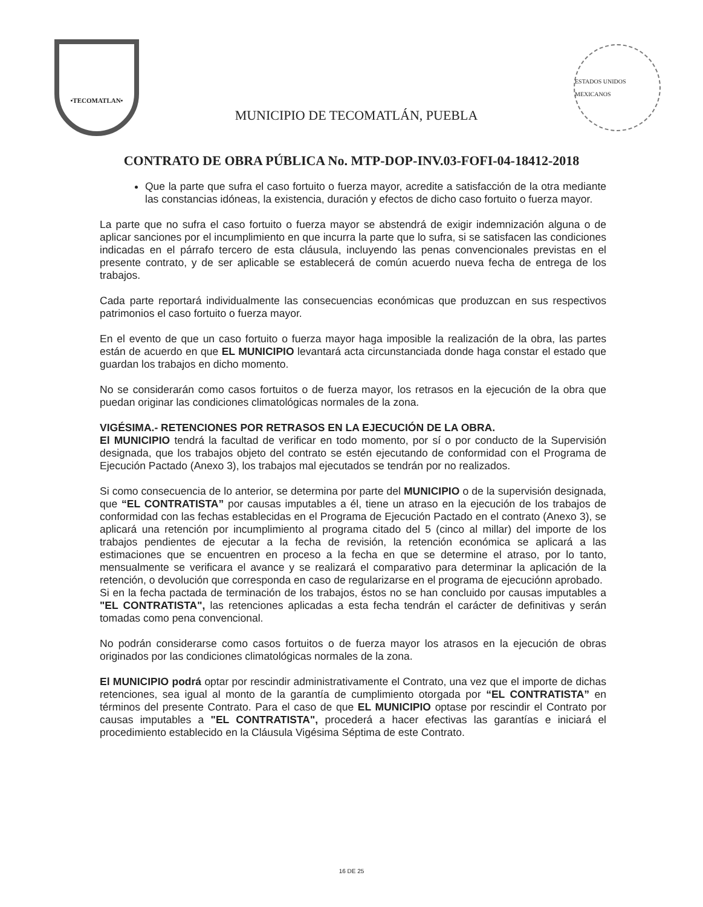•TECOMATLAN•
MUNICIPIO DE TECOMATLÁN, PUEBLA
ESTADOS UNIDOS MEXICANOS
CONTRATO DE OBRA PÚBLICA No. MTP-DOP-INV.03-FOFI-04-18412-2018
Que la parte que sufra el caso fortuito o fuerza mayor, acredite a satisfacción de la otra mediante las constancias idóneas, la existencia, duración y efectos de dicho caso fortuito o fuerza mayor.
La parte que no sufra el caso fortuito o fuerza mayor se abstendrá de exigir indemnización alguna o de aplicar sanciones por el incumplimiento en que incurra la parte que lo sufra, si se satisfacen las condiciones indicadas en el párrafo tercero de esta cláusula, incluyendo las penas convencionales previstas en el presente contrato, y de ser aplicable se establecerá de común acuerdo nueva fecha de entrega de los trabajos.
Cada parte reportará individualmente las consecuencias económicas que produzcan en sus respectivos patrimonios el caso fortuito o fuerza mayor.
En el evento de que un caso fortuito o fuerza mayor haga imposible la realización de la obra, las partes están de acuerdo en que EL MUNICIPIO levantará acta circunstanciada donde haga constar el estado que guardan los trabajos en dicho momento.
No se considerarán como casos fortuitos o de fuerza mayor, los retrasos en la ejecución de la obra que puedan originar las condiciones climatológicas normales de la zona.
VIGÉSIMA.- RETENCIONES POR RETRASOS EN LA EJECUCIÓN DE LA OBRA.
El MUNICIPIO tendrá la facultad de verificar en todo momento, por sí o por conducto de la Supervisión designada, que los trabajos objeto del contrato se estén ejecutando de conformidad con el Programa de Ejecución Pactado (Anexo 3), los trabajos mal ejecutados se tendrán por no realizados.
Si como consecuencia de lo anterior, se determina por parte del MUNICIPIO o de la supervisión designada, que “EL CONTRATISTA” por causas imputables a él, tiene un atraso en la ejecución de los trabajos de conformidad con las fechas establecidas en el Programa de Ejecución Pactado en el contrato (Anexo 3), se aplicará una retención por incumplimiento al programa citado del 5 (cinco al millar) del importe de los trabajos pendientes de ejecutar a la fecha de revisión, la retención económica se aplicará a las estimaciones que se encuentren en proceso a la fecha en que se determine el atraso, por lo tanto, mensualmente se verificara el avance y se realizará el comparativo para determinar la aplicación de la retención, o devolución que corresponda en caso de regularizarse en el programa de ejecuciónn aprobado.
Si en la fecha pactada de terminación de los trabajos, éstos no se han concluido por causas imputables a "EL CONTRATISTA", las retenciones aplicadas a esta fecha tendrán el carácter de definitivas y serán tomadas como pena convencional.
No podrán considerarse como casos fortuitos o de fuerza mayor los atrasos en la ejecución de obras originados por las condiciones climatológicas normales de la zona.
El MUNICIPIO podrá optar por rescindir administrativamente el Contrato, una vez que el importe de dichas retenciones, sea igual al monto de la garantía de cumplimiento otorgada por “EL CONTRATISTA” en términos del presente Contrato. Para el caso de que EL MUNICIPIO optase por rescindir el Contrato por causas imputables a "EL CONTRATISTA", procederá a hacer efectivas las garantías e iniciará el procedimiento establecido en la Cláusula Vigésima Séptima de este Contrato.
16 DE 25